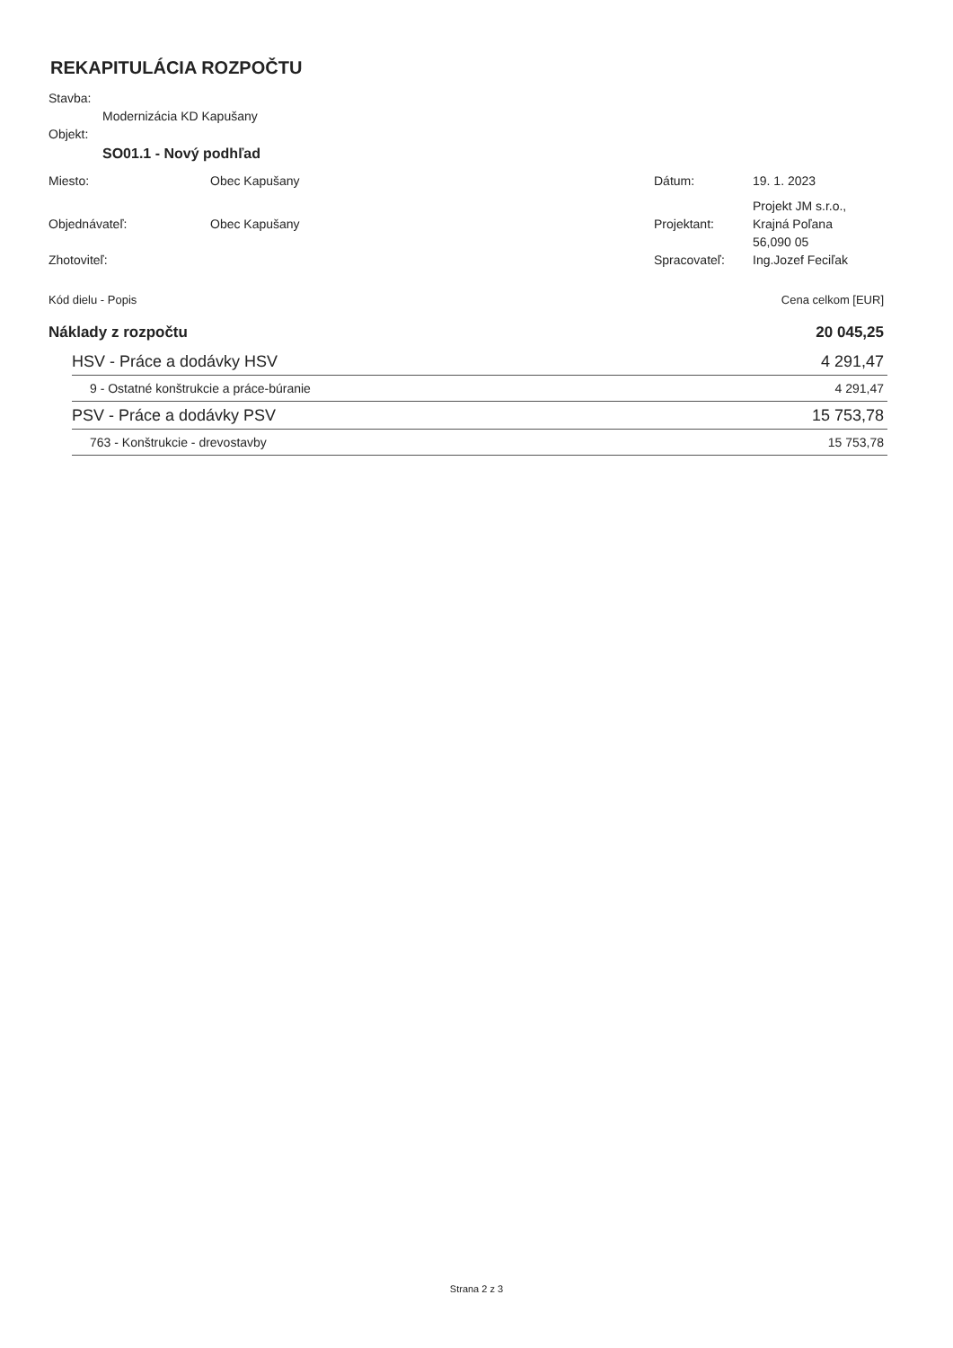REKAPITULÁCIA ROZPOČTU
Stavba:
Modernizácia KD Kapušany
Objekt:
SO01.1 - Nový podhľad
| Miesto: | Obec Kapušany | Dátum: | 19. 1. 2023 |
| Objednávateľ: | Obec Kapušany | Projektant: | Projekt JM s.r.o., Krajná Poľana 56,090 05 |
| Zhotoviteľ: | | Spracovateľ: | Ing.Jozef Feciľak |
| Kód dielu - Popis | | Cena celkom [EUR] |
| Náklady z rozpočtu | | 20 045,25 |
| | HSV - Práce a dodávky HSV | 4 291,47 |
| | 9 - Ostatné konštrukcie a práce-búranie | 4 291,47 |
| | PSV - Práce a dodávky PSV | 15 753,78 |
| | 763 - Konštrukcie - drevostavby | 15 753,78 |
Strana 2 z 3